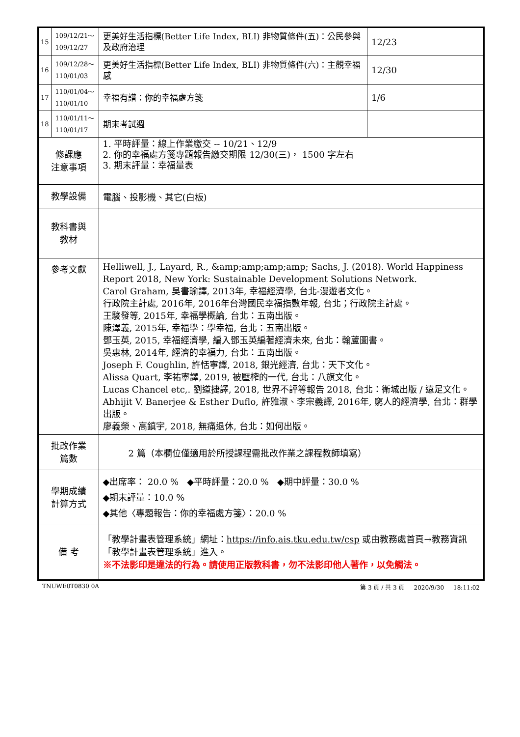| 15 | 109/12/21～ 109/12/27 | 更美好生活指標(Better Life Index, BLI) 非物質條件(五)：公民參與及政府治理 | 12/23 |
| 16 | 109/12/28～ 110/01/03 | 更美好生活指標(Better Life Index, BLI) 非物質條件(六)：主觀幸福感 | 12/30 |
| 17 | 110/01/04～ 110/01/10 | 幸福有譜：你的幸福處方箋 | 1/6 |
| 18 | 110/01/11～ 110/01/17 | 期末考試週 | |
| 修課應 注意事項 | | 1. 平時評量：線上作業繳交 -- 10/21、12/9 2. 你的幸福處方箋專題報告繳交期限 12/30(三)， 1500 字左右 3. 期末評量：幸福量表 | |
| 教學設備 | | 電腦、投影機、其它(白板) | |
| 教科書與 教材 | | | |
| 參考文獻 | | Helliwell, J., Layard, R., &amp;amp;amp;amp; Sachs, J. (2018). World Happiness Report 2018, New York: Sustainable Development Solutions Network. Carol Graham, 吳書瑜譯, 2013年, 幸福經濟學, 台北-漫遊者文化。 行政院主計處, 2016年, 2016年台灣國民幸福指數年報, 台北；行政院主計處。 王駿發等, 2015年, 幸福學概論, 台北：五南出版。 陳澤義, 2015年, 幸福學：學幸福, 台北：五南出版。 鄧玉英, 2015, 幸福經濟學, 編入鄧玉英編著經濟未來, 台北：翰蘆圖書。 吳惠林, 2014年, 經濟的幸福力, 台北：五南出版。 Joseph F. Coughlin, 許恬寧譯, 2018, 銀光經濟, 台北：天下文化。 Alissa Quart, 李祐寧譯, 2019, 被壓榨的一代, 台北：八旗文化。 Lucas Chancel etc,. 劉道捷譯, 2018, 世界不評等報告 2018, 台北：衛城出版 / 遠足文化。 Abhijit V. Banerjee & Esther Duflo, 許雅淑、李宗義譯, 2016年, 窮人的經濟學, 台北：群學出版。 廖義榮、高鎮宇, 2018, 無痛退休, 台北：如何出版。 | |
| 批改作業 篇數 | | 2 篇（本欄位僅適用於所授課程需批改作業之課程教師填寫） | |
| 學期成績 計算方式 | | ◆出席率： 20.0 % ◆平時評量：20.0 % ◆期中評量：30.0 % ◆期末評量：10.0 % ◆其他〈專題報告：你的幸福處方箋〉：20.0 % | |
| 備 考 | | 「教學計畫表管理系統」網址： https://info.ais.tku.edu.tw/csp 或由教務處首頁→教務資訊「教學計畫表管理系統」進入。 ※不法影印是違法的行為。請使用正版教科書，勿不法影印他人著作，以免觸法。 | |
TNUWE0T0830 0A 第 3 頁 / 共 3 頁 2020/9/30 18:11:02